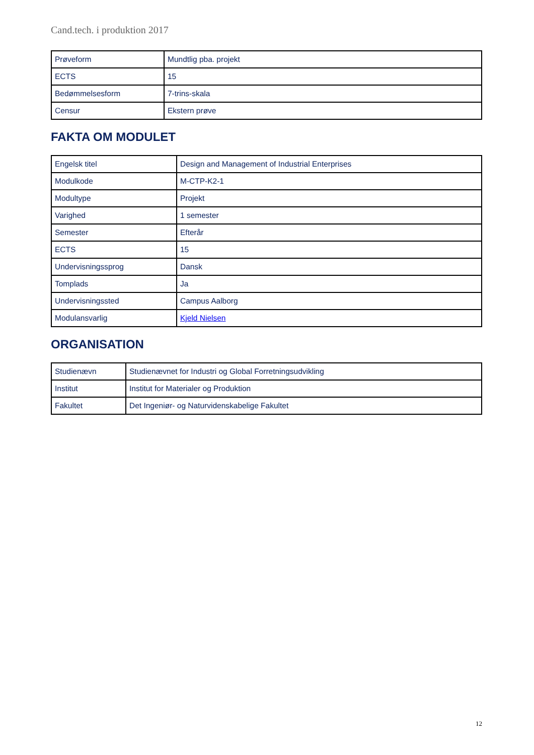Cand.tech. i produktion 2017
| Prøveform | Mundtlig pba. projekt |
| ECTS | 15 |
| Bedømmelsesform | 7-trins-skala |
| Censur | Ekstern prøve |
FAKTA OM MODULET
| Engelsk titel | Design and Management of Industrial Enterprises |
| Modulkode | M-CTP-K2-1 |
| Modultype | Projekt |
| Varighed | 1 semester |
| Semester | Efterår |
| ECTS | 15 |
| Undervisningssprog | Dansk |
| Tomplads | Ja |
| Undervisningssted | Campus Aalborg |
| Modulansvarlig | Kjeld Nielsen |
ORGANISATION
| Studienævn | Studienævnet for Industri og Global Forretningsudvikling |
| Institut | Institut for Materialer og Produktion |
| Fakultet | Det Ingeniør- og Naturvidenskabelige Fakultet |
12